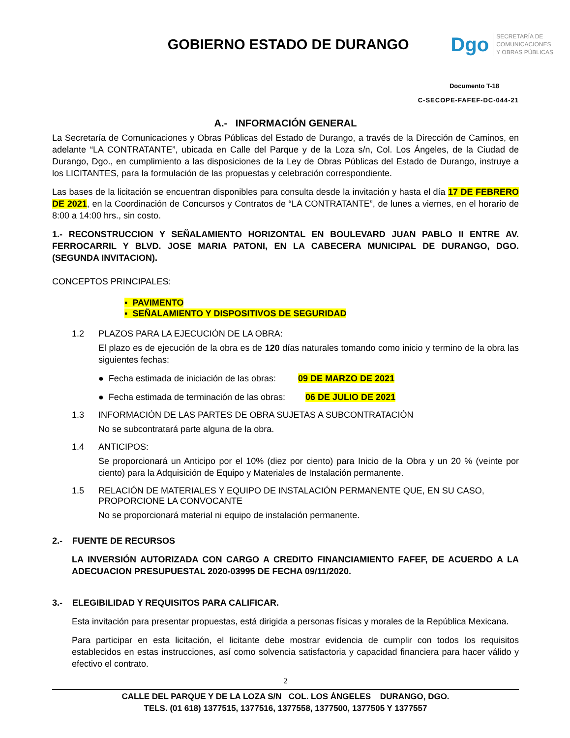GOBIERNO ESTADO DE DURANGO
Dgo
SECRETARÍA DE
COMUNICACIONES
Y OBRAS PÚBLICAS
Documento T-18
C-SECOPE-FAFEF-DC-044-21
A.- INFORMACIÓN GENERAL
La Secretaría de Comunicaciones y Obras Públicas del Estado de Durango, a través de la Dirección de Caminos, en adelante “LA CONTRATANTE”, ubicada en Calle del Parque y de la Loza s/n, Col. Los Ángeles, de la Ciudad de Durango, Dgo., en cumplimiento a las disposiciones de la Ley de Obras Públicas del Estado de Durango, instruye a los LICITANTES, para la formulación de las propuestas y celebración correspondiente.
Las bases de la licitación se encuentran disponibles para consulta desde la invitación y hasta el día 17 DE FEBRERO DE 2021, en la Coordinación de Concursos y Contratos de “LA CONTRATANTE”, de lunes a viernes, en el horario de 8:00 a 14:00 hrs., sin costo.
1.- RECONSTRUCCION Y SEÑALAMIENTO HORIZONTAL EN BOULEVARD JUAN PABLO II ENTRE AV. FERROCARRIL Y BLVD. JOSE MARIA PATONI, EN LA CABECERA MUNICIPAL DE DURANGO, DGO. (SEGUNDA INVITACION).
CONCEPTOS PRINCIPALES:
▪ PAVIMENTO
▪ SEÑALAMIENTO Y DISPOSITIVOS DE SEGURIDAD
1.2 PLAZOS PARA LA EJECUCIÓN DE LA OBRA:
El plazo es de ejecución de la obra es de 120 días naturales tomando como inicio y termino de la obra las siguientes fechas:
● Fecha estimada de iniciación de las obras: 09 DE MARZO DE 2021
● Fecha estimada de terminación de las obras: 06 DE JULIO DE 2021
1.3 INFORMACIÓN DE LAS PARTES DE OBRA SUJETAS A SUBCONTRATACIÓN
No se subcontratará parte alguna de la obra.
1.4 ANTICIPOS:
Se proporcionará un Anticipo por el 10% (diez por ciento) para Inicio de la Obra y un 20 % (veinte por ciento) para la Adquisición de Equipo y Materiales de Instalación permanente.
1.5 RELACIÓN DE MATERIALES Y EQUIPO DE INSTALACIÓN PERMANENTE QUE, EN SU CASO, PROPORCIONE LA CONVOCANTE
No se proporcionará material ni equipo de instalación permanente.
2.- FUENTE DE RECURSOS
LA INVERSIÓN AUTORIZADA CON CARGO A CREDITO FINANCIAMIENTO FAFEF, DE ACUERDO A LA ADECUACION PRESUPUESTAL 2020-03995 DE FECHA 09/11/2020.
3.- ELEGIBILIDAD Y REQUISITOS PARA CALIFICAR.
Esta invitación para presentar propuestas, está dirigida a personas físicas y morales de la República Mexicana.
Para participar en esta licitación, el licitante debe mostrar evidencia de cumplir con todos los requisitos establecidos en estas instrucciones, así como solvencia satisfactoria y capacidad financiera para hacer válido y efectivo el contrato.
2
CALLE DEL PARQUE Y DE LA LOZA S/N COL. LOS ÁNGELES DURANGO, DGO.
TELS. (01 618) 1377515, 1377516, 1377558, 1377500, 1377505 Y 1377557